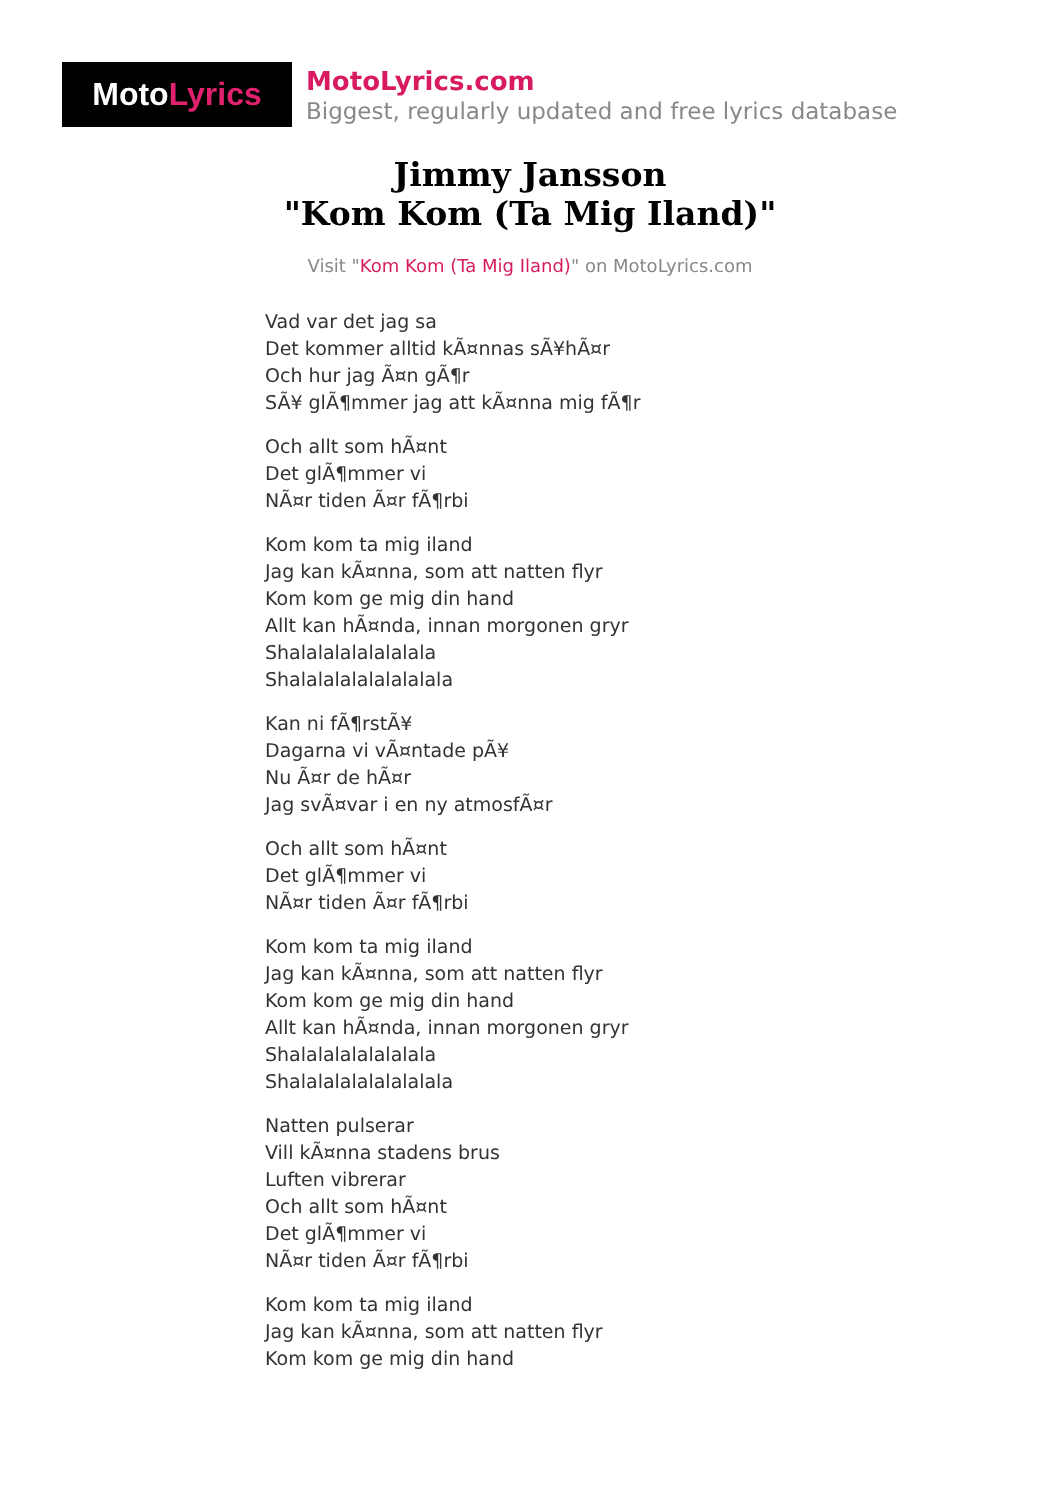Moto Lyrics
MotoLyrics.com
Biggest, regularly updated and free lyrics database
Jimmy Jansson
"Kom Kom (Ta Mig Iland)"
Visit "Kom Kom (Ta Mig Iland)" on MotoLyrics.com
Vad var det jag sa
Det kommer alltid kÃ¤nnas sÃ¥hÃ¤r
Och hur jag Ã¤n gÃ¶r
SÃ¥ glÃ¶mmer jag att kÃ¤nna mig fÃ¶r
Och allt som hÃ¤nt
Det glÃ¶mmer vi
NÃ¤r tiden Ã¤r fÃ¶rbi
Kom kom ta mig iland
Jag kan kÃ¤nna, som att natten flyr
Kom kom ge mig din hand
Allt kan hÃ¤nda, innan morgonen gryr
Shalalalalalalalala
Shalalalalalalalalala
Kan ni fÃ¶rstÃ¥
Dagarna vi vÃ¤ntade pÃ¥
Nu Ã¤r de hÃ¤r
Jag svÃ¤var i en ny atmosfÃ¤r
Och allt som hÃ¤nt
Det glÃ¶mmer vi
NÃ¤r tiden Ã¤r fÃ¶rbi
Kom kom ta mig iland
Jag kan kÃ¤nna, som att natten flyr
Kom kom ge mig din hand
Allt kan hÃ¤nda, innan morgonen gryr
Shalalalalalalalala
Shalalalalalalalalala
Natten pulserar
Vill kÃ¤nna stadens brus
Luften vibrerar
Och allt som hÃ¤nt
Det glÃ¶mmer vi
NÃ¤r tiden Ã¤r fÃ¶rbi
Kom kom ta mig iland
Jag kan kÃ¤nna, som att natten flyr
Kom kom ge mig din hand